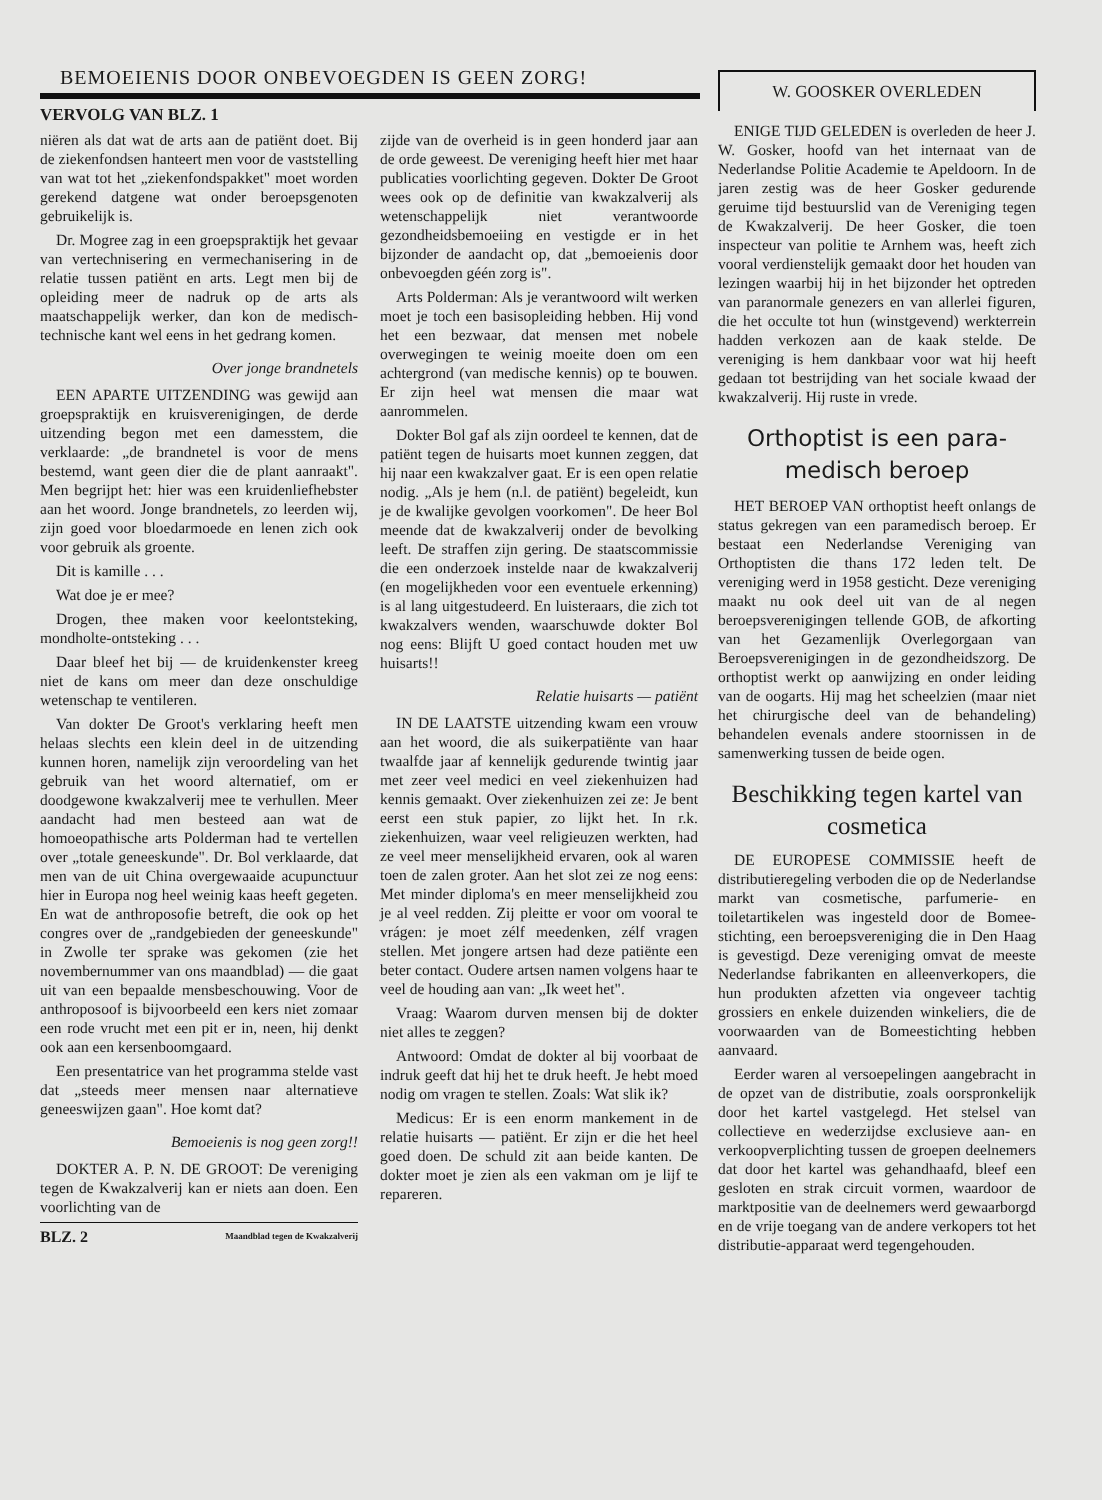BEMOEIENIS DOOR ONBEVOEGDEN IS GEEN ZORG!
VERVOLG VAN BLZ. 1
niëren als dat wat de arts aan de patiënt doet. Bij de ziekenfondsen hanteert men voor de vaststelling van wat tot het „ziekenfondspakket" moet worden gerekend datgene wat onder beroepsgenoten gebruikelijk is.
Dr. Mogree zag in een groepspraktijk het gevaar van vertechnisering en vermechanisering in de relatie tussen patiënt en arts. Legt men bij de opleiding meer de nadruk op de arts als maatschappelijk werker, dan kon de medisch-technische kant wel eens in het gedrang komen.
Over jonge brandnetels
EEN APARTE UITZENDING was gewijd aan groepspraktijk en kruisverenigingen, de derde uitzending begon met een damesstem, die verklaarde: „de brandnetel is voor de mens bestemd, want geen dier die de plant aanraakt". Men begrijpt het: hier was een kruidenliefhebster aan het woord. Jonge brandnetels, zo leerden wij, zijn goed voor bloedarmoede en lenen zich ook voor gebruik als groente.
Dit is kamille . . .
Wat doe je er mee?
Drogen, thee maken voor keelontsteking, mondholte-ontsteking . . .
Daar bleef het bij — de kruidenkenster kreeg niet de kans om meer dan deze onschuldige wetenschap te ventileren.
Van dokter De Groot's verklaring heeft men helaas slechts een klein deel in de uitzending kunnen horen, namelijk zijn veroordeling van het gebruik van het woord alternatief, om er doodgewone kwakzalverij mee te verhullen. Meer aandacht had men besteed aan wat de homoeopathische arts Polderman had te vertellen over „totale geneeskunde". Dr. Bol verklaarde, dat men van de uit China overgewaaide acupunctuur hier in Europa nog heel weinig kaas heeft gegeten. En wat de anthroposofie betreft, die ook op het congres over de „randgebieden der geneeskunde" in Zwolle ter sprake was gekomen (zie het novembernummer van ons maandblad) — die gaat uit van een bepaalde mensbeschouwing. Voor de anthroposoof is bijvoorbeeld een kers niet zomaar een rode vrucht met een pit er in, neen, hij denkt ook aan een kersenboomgaard.
Een presentatrice van het programma stelde vast dat „steeds meer mensen naar alternatieve geneeswijzen gaan". Hoe komt dat?
Bemoeienis is nog geen zorg!!
DOKTER A. P. N. DE GROOT: De vereniging tegen de Kwakzalverij kan er niets aan doen. Een voorlichting van de
BLZ. 2 Maandblad tegen de Kwakzalverij
zijde van de overheid is in geen honderd jaar aan de orde geweest. De vereniging heeft hier met haar publicaties voorlichting gegeven. Dokter De Groot wees ook op de definitie van kwakzalverij als wetenschappelijk niet verantwoorde gezondheidsbemoeiing en vestigde er in het bijzonder de aandacht op, dat „bemoeienis door onbevoegden géén zorg is".
Arts Polderman: Als je verantwoord wilt werken moet je toch een basisopleiding hebben. Hij vond het een bezwaar, dat mensen met nobele overwegingen te weinig moeite doen om een achtergrond (van medische kennis) op te bouwen. Er zijn heel wat mensen die maar wat aanrommelen.
Dokter Bol gaf als zijn oordeel te kennen, dat de patiënt tegen de huisarts moet kunnen zeggen, dat hij naar een kwakzalver gaat. Er is een open relatie nodig. „Als je hem (n.l. de patiënt) begeleidt, kun je de kwalijke gevolgen voorkomen". De heer Bol meende dat de kwakzalverij onder de bevolking leeft. De straffen zijn gering. De staatscommissie die een onderzoek instelde naar de kwakzalverij (en mogelijkheden voor een eventuele erkenning) is al lang uitgestudeerd. En luisteraars, die zich tot kwakzalvers wenden, waarschuwde dokter Bol nog eens: Blijft U goed contact houden met uw huisarts!!
Relatie huisarts — patiënt
IN DE LAATSTE uitzending kwam een vrouw aan het woord, die als suikerpatiënte van haar twaalfde jaar af kennelijk gedurende twintig jaar met zeer veel medici en veel ziekenhuizen had kennis gemaakt. Over ziekenhuizen zei ze: Je bent eerst een stuk papier, zo lijkt het. In r.k. ziekenhuizen, waar veel religieuzen werkten, had ze veel meer menselijkheid ervaren, ook al waren toen de zalen groter. Aan het slot zei ze nog eens: Met minder diploma's en meer menselijkheid zou je al veel redden. Zij pleitte er voor om vooral te vrágen: je moet zélf meedenken, zélf vragen stellen. Met jongere artsen had deze patiënte een beter contact. Oudere artsen namen volgens haar te veel de houding aan van: „Ik weet het".
Vraag: Waarom durven mensen bij de dokter niet alles te zeggen?
Antwoord: Omdat de dokter al bij voorbaat de indruk geeft dat hij het te druk heeft. Je hebt moed nodig om vragen te stellen. Zoals: Wat slik ik?
Medicus: Er is een enorm mankement in de relatie huisarts — patiënt. Er zijn er die het heel goed doen. De schuld zit aan beide kanten. De dokter moet je zien als een vakman om je lijf te repareren.
W. GOOSKER OVERLEDEN
ENIGE TIJD GELEDEN is overleden de heer J. W. Gosker, hoofd van het internaat van de Nederlandse Politie Academie te Apeldoorn. In de jaren zestig was de heer Gosker gedurende geruime tijd bestuurslid van de Vereniging tegen de Kwakzalverij. De heer Gosker, die toen inspecteur van politie te Arnhem was, heeft zich vooral verdienstelijk gemaakt door het houden van lezingen waarbij hij in het bijzonder het optreden van paranormale genezers en van allerlei figuren, die het occulte tot hun (winstgevend) werkterrein hadden verkozen aan de kaak stelde. De vereniging is hem dankbaar voor wat hij heeft gedaan tot bestrijding van het sociale kwaad der kwakzalverij. Hij ruste in vrede.
Orthoptist is een para-medisch beroep
HET BEROEP VAN orthoptist heeft onlangs de status gekregen van een paramedisch beroep. Er bestaat een Nederlandse Vereniging van Orthoptisten die thans 172 leden telt. De vereniging werd in 1958 gesticht. Deze vereniging maakt nu ook deel uit van de al negen beroepsverenigingen tellende GOB, de afkorting van het Gezamenlijk Overlegorgaan van Beroepsverenigingen in de gezondheidszorg. De orthoptist werkt op aanwijzing en onder leiding van de oogarts. Hij mag het scheelzien (maar niet het chirurgische deel van de behandeling) behandelen evenals andere stoornissen in de samenwerking tussen de beide ogen.
Beschikking tegen kartel van cosmetica
DE EUROPESE COMMISSIE heeft de distributieregeling verboden die op de Nederlandse markt van cosmetische, parfumerie- en toiletartikelen was ingesteld door de Bomee-stichting, een beroepsvereniging die in Den Haag is gevestigd. Deze vereniging omvat de meeste Nederlandse fabrikanten en alleenverkopers, die hun produkten afzetten via ongeveer tachtig grossiers en enkele duizenden winkeliers, die de voorwaarden van de Bomeestichting hebben aanvaard.
Eerder waren al versoepelingen aangebracht in de opzet van de distributie, zoals oorspronkelijk door het kartel vastgelegd. Het stelsel van collectieve en wederzijdse exclusieve aan- en verkoopverplichting tussen de groepen deelnemers dat door het kartel was gehandhaafd, bleef een gesloten en strak circuit vormen, waardoor de marktpositie van de deelnemers werd gewaarborgd en de vrije toegang van de andere verkopers tot het distributie-apparaat werd tegengehouden.